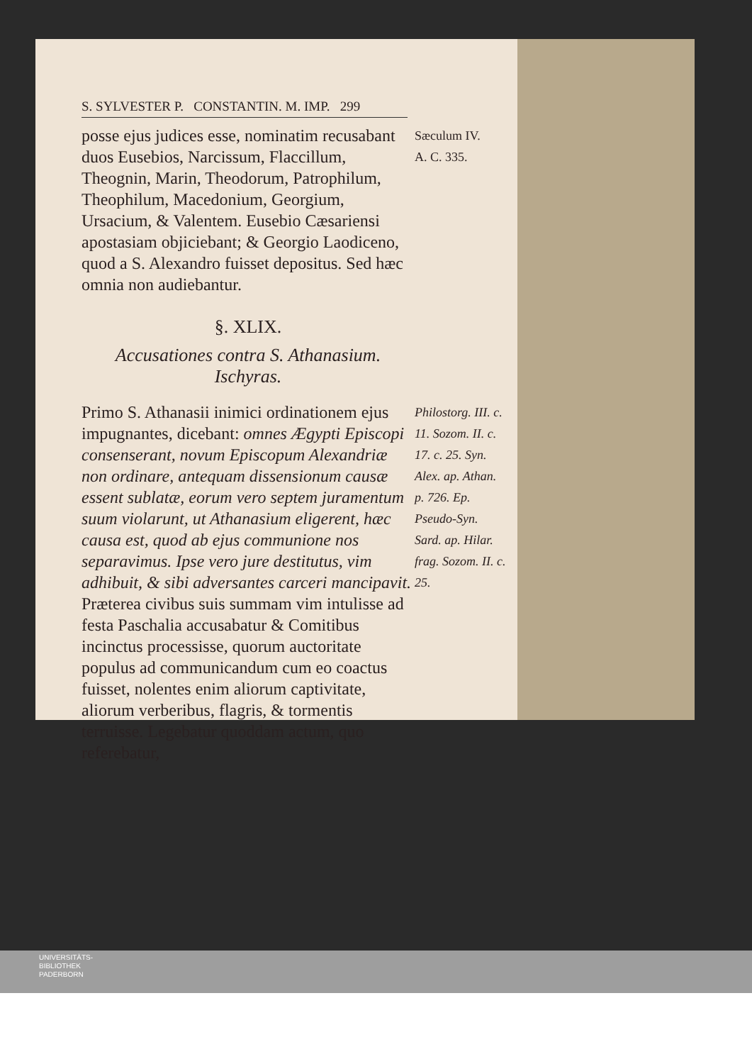S. SYLVESTER P. CONSTANTIN. M. IMP. 299
posse ejus judices esse, nominatim recusabant duos Eusebios, Narcissum, Flaccillum, Theognin, Marin, Theodorum, Patrophilum, Theophilum, Macedonium, Georgium, Ursacium, & Valentem. Eusebio Cæsariensi apostasiam objiciebant; & Georgio Laodiceno, quod a S. Alexandro fuisset depositus. Sed hæc omnia non audiebantur.
Sæculum IV.
A. C. 335.
§. XLIX.
Accusationes contra S. Athanasium.
Ischyras.
Primo S. Athanasii inimici ordinationem ejus impugnantes, dicebant: omnes Ægypti Episcopi consenserant, novum Episcopum Alexandriæ non ordinare, antequam dissensionum causæ essent sublatæ, eorum vero septem juramentum suum violarunt, ut Athanasium eligerent, hæc causa est, quod ab ejus communione nos separavimus. Ipse vero jure destitutus, vim adhibuit, & sibi adversantes carceri mancipavit. Præterea civibus suis summam vim intulisse ad festa Paschalia accusabatur & Comitibus incinctus processisse, quorum auctoritate populus ad communicandum cum eo coactus fuisset, nolentes enim aliorum captivitate, aliorum verberibus, flagris, & tormentis terruisse. Legebatur quoddam actum, quo referebatur,
Philostorg. III. c. 11. Sozom. II. c. 17. c. 25. Syn. Alex. ap. Athan. p. 726. Ep. Pseudo-Syn. Sard. ap. Hilar. frag. Sozom. II. c. 25.
UNIVERSITÄTS-
BIBLIOTHEK
PADERBORN